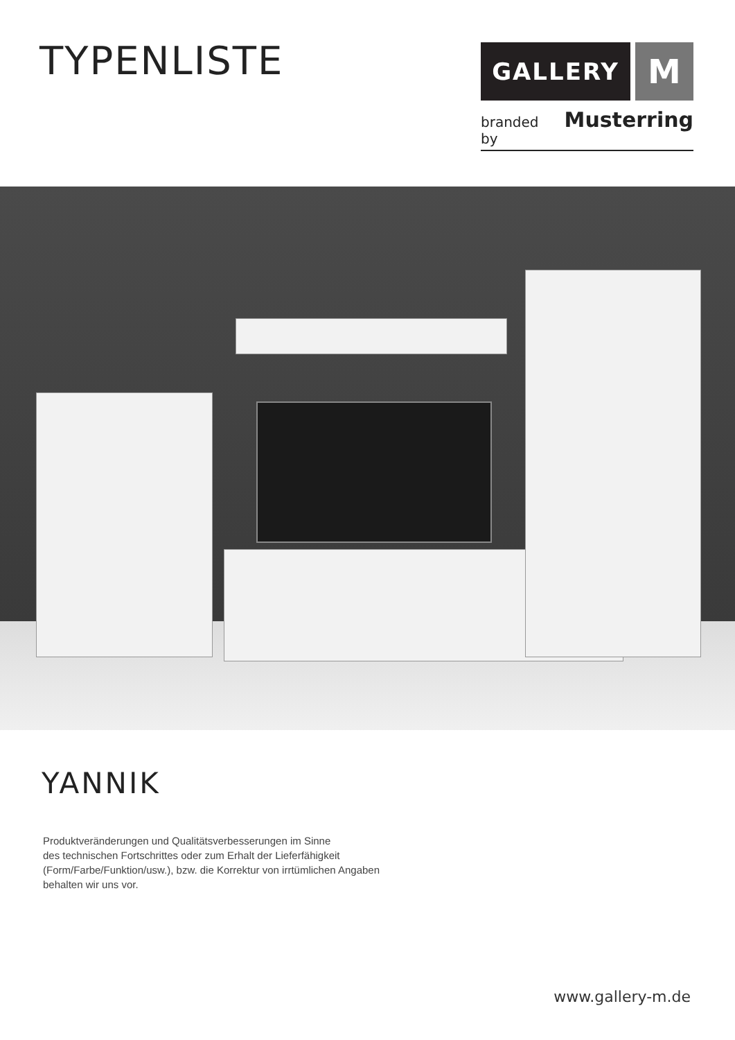TYPENLISTE
GALLERY
M
branded by Musterring
YANNIK
Produktveränderungen und Qualitätsverbesserungen im Sinne
des technischen Fortschrittes oder zum Erhalt der Lieferfähigkeit
(Form/Farbe/Funktion/usw.), bzw. die Korrektur von irrtümlichen Angaben
behalten wir uns vor.
www.gallery-m.de